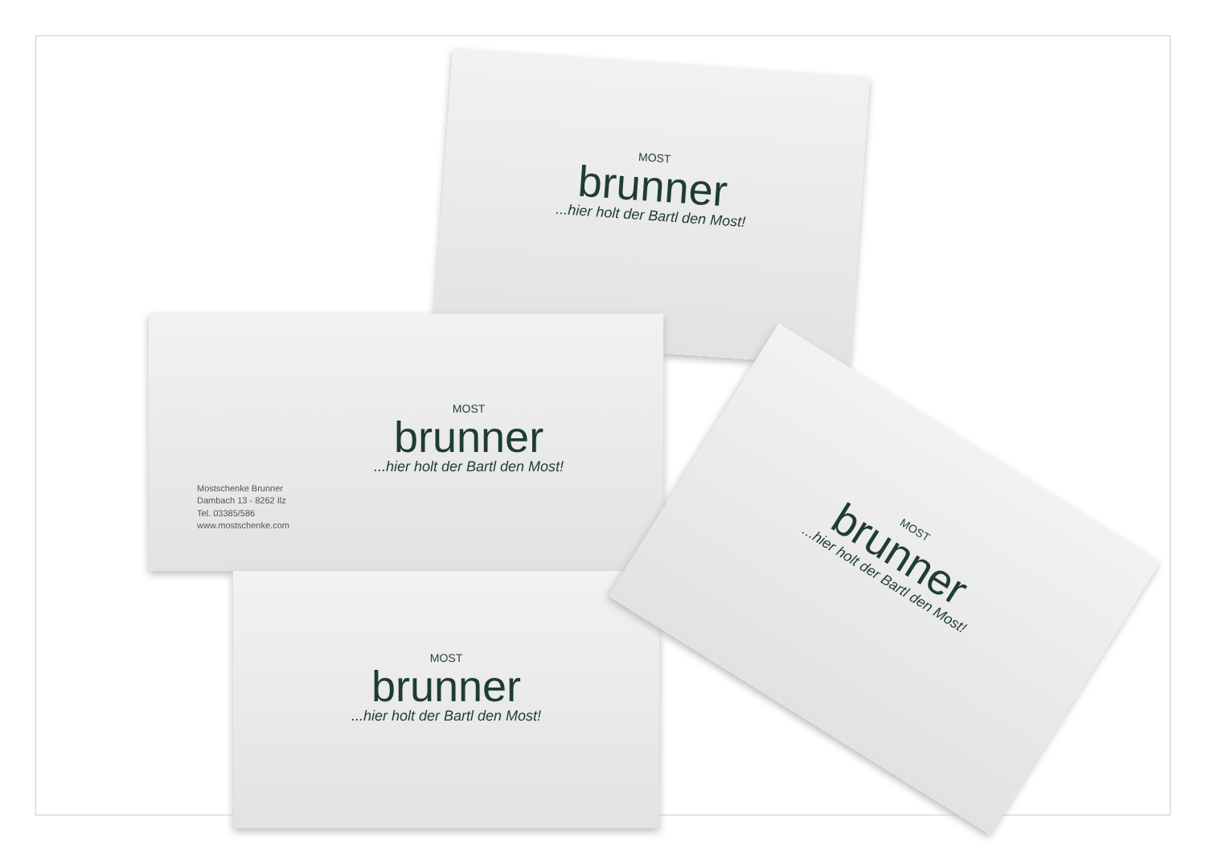MOST
brunner
...hier holt der Bartl den Most!
Mostschenke Brunner
Dambach 13 - 8262 Ilz
Tel. 03385/586
www.mostschenke.com
MOST
brunner
...hier holt der Bartl den Most!
MOST
brunner
...hier holt der Bartl den Most!
MOST
brunner
...hier holt der Bartl den Most!